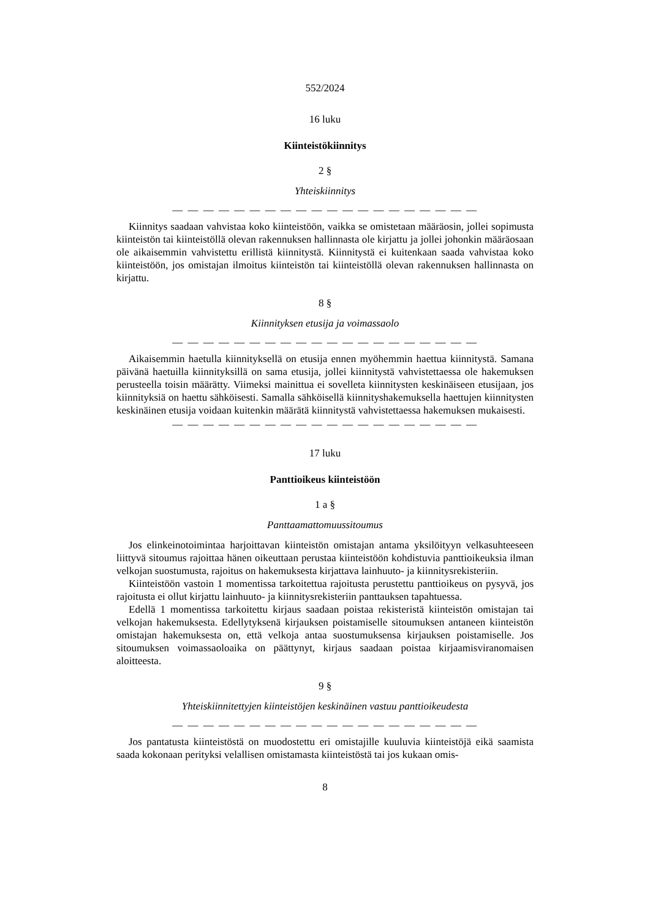552/2024
16 luku
Kiinteistökiinnitys
2 §
Yhteiskiinnitys
— — — — — — — — — — — — — — — — — — — —
Kiinnitys saadaan vahvistaa koko kiinteistöön, vaikka se omistetaan määräosin, jollei sopimusta kiinteistön tai kiinteistöllä olevan rakennuksen hallinnasta ole kirjattu ja jollei johonkin määräosaan ole aikaisemmin vahvistettu erillistä kiinnitystä. Kiinnitystä ei kuitenkaan saada vahvistaa koko kiinteistöön, jos omistajan ilmoitus kiinteistön tai kiinteistöllä olevan rakennuksen hallinnasta on kirjattu.
8 §
Kiinnityksen etusija ja voimassaolo
— — — — — — — — — — — — — — — — — — — —
Aikaisemmin haetulla kiinnityksellä on etusija ennen myöhemmin haettua kiinnitystä. Samana päivänä haetuilla kiinnityksillä on sama etusija, jollei kiinnitystä vahvistettaessa ole hakemuksen perusteella toisin määrätty. Viimeksi mainittua ei sovelleta kiinnitysten keskinäiseen etusijaan, jos kiinnityksiä on haettu sähköisesti. Samalla sähköisellä kiinnityshakemuksella haettujen kiinnitysten keskinäinen etusija voidaan kuitenkin määrätä kiinnitystä vahvistettaessa hakemuksen mukaisesti.
— — — — — — — — — — — — — — — — — — — —
17 luku
Panttioikeus kiinteistöön
1 a §
Panttaamattomuussitoumus
Jos elinkeinotoimintaa harjoittavan kiinteistön omistajan antama yksilöityyn velkasuhteeseen liittyvä sitoumus rajoittaa hänen oikeuttaan perustaa kiinteistöön kohdistuvia panttioikeuksia ilman velkojan suostumusta, rajoitus on hakemuksesta kirjattava lainhuuto- ja kiinnitysrekisteriin.
Kiinteistöön vastoin 1 momentissa tarkoitettua rajoitusta perustettu panttioikeus on pysyvä, jos rajoitusta ei ollut kirjattu lainhuuto- ja kiinnitysrekisteriin panttauksen tapahtuessa.
Edellä 1 momentissa tarkoitettu kirjaus saadaan poistaa rekisteristä kiinteistön omistajan tai velkojan hakemuksesta. Edellytyksenä kirjauksen poistamiselle sitoumuksen antaneen kiinteistön omistajan hakemuksesta on, että velkoja antaa suostumuksensa kirjauksen poistamiselle. Jos sitoumuksen voimassaoloaika on päättynyt, kirjaus saadaan poistaa kirjaamisviranomaisen aloitteesta.
9 §
Yhteiskiinnitettyjen kiinteistöjen keskinäinen vastuu panttioikeudesta
— — — — — — — — — — — — — — — — — — — —
Jos pantatusta kiinteistöstä on muodostettu eri omistajille kuuluvia kiinteistöjä eikä saamista saada kokonaan perityksi velallisen omistamasta kiinteistöstä tai jos kukaan omis-
8